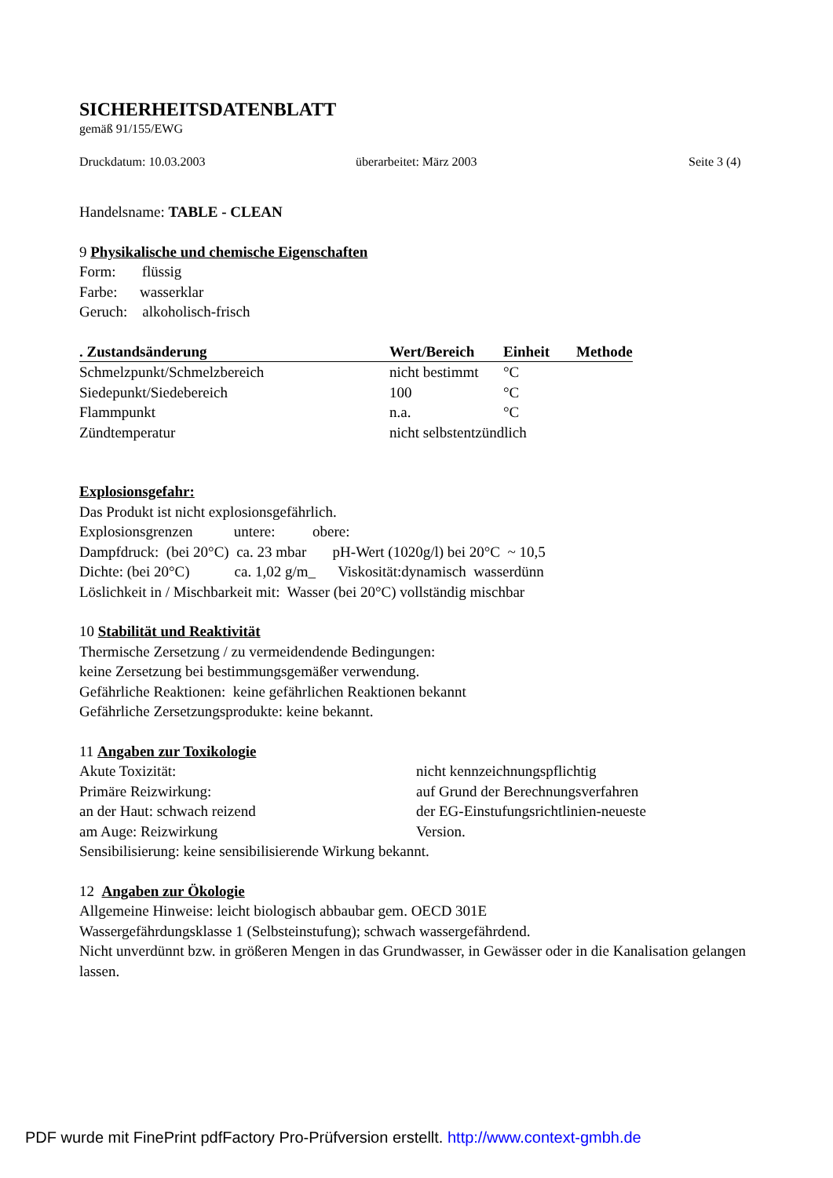SICHERHEITSDATENBLATT
gemäß 91/155/EWG
Druckdatum: 10.03.2003 überarbeitet: März 2003 Seite 3 (4)
Handelsname: TABLE - CLEAN
9 Physikalische und chemische Eigenschaften
Form: flüssig
Farbe: wasserklar
Geruch: alkoholisch-frisch
| . Zustandsänderung | Wert/Bereich | Einheit | Methode |
| --- | --- | --- | --- |
| Schmelzpunkt/Schmelzbereich | nicht bestimmt | °C | |
| Siedepunkt/Siedebereich | 100 | °C | |
| Flammpunkt | n.a. | °C | |
| Zündtemperatur | nicht selbstentzündlich | | |
Explosionsgefahr:
Das Produkt ist nicht explosionsgefährlich.
Explosionsgrenzen untere: obere:
Dampfdruck: (bei 20°C) ca. 23 mbar pH-Wert (1020g/l) bei 20°C ~ 10,5
Dichte: (bei 20°C) ca. 1,02 g/m_ Viskosität:dynamisch wasserdünn
Löslichkeit in / Mischbarkeit mit: Wasser (bei 20°C) vollständig mischbar
10 Stabilität und Reaktivität
Thermische Zersetzung / zu vermeidendende Bedingungen:
keine Zersetzung bei bestimmungsgemäßer verwendung.
Gefährliche Reaktionen: keine gefährlichen Reaktionen bekannt
Gefährliche Zersetzungsprodukte: keine bekannt.
11 Angaben zur Toxikologie
| Akute Toxizität: | nicht kennzeichnungspflichtig |
| Primäre Reizwirkung: | auf Grund der Berechnungsverfahren |
| an der Haut: schwach reizend | der EG-Einstufungsrichtlinien-neueste |
| am Auge: Reizwirkung | Version. |
Sensibilisierung: keine sensibilisierende Wirkung bekannt.
12 Angaben zur Ökologie
Allgemeine Hinweise: leicht biologisch abbaubar gem. OECD 301E
Wassergefährdungsklasse 1 (Selbsteinstufung); schwach wassergefährdend.
Nicht unverdünnt bzw. in größeren Mengen in das Grundwasser, in Gewässer oder in die Kanalisation gelangen lassen.
PDF wurde mit FinePrint pdfFactory Pro-Prüfversion erstellt. http://www.context-gmbh.de